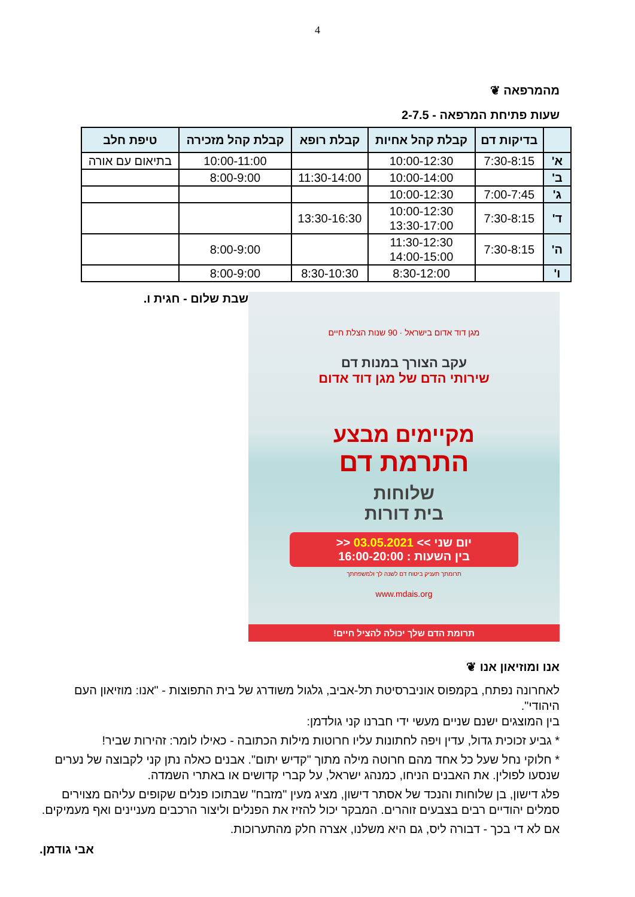4
מהמרפאה ❦
שעות פתיחת המרפאה - 2-7.5
| | בדיקות דם | קבלת קהל אחיות | קבלת רופא | קבלת קהל מזכירה | טיפת חלב |
| --- | --- | --- | --- | --- | --- |
| א' | 7:30-8:15 | 10:00-12:30 | | 10:00-11:00 | בתיאום עם אורה |
| ב' | | 10:00-14:00 | 11:30-14:00 | 8:00-9:00 | |
| ג' | 7:00-7:45 | 10:00-12:30 | | | |
| ד' | 7:30-8:15 | 10:00-12:30 13:30-17:00 | 13:30-16:30 | | |
| ה' | 7:30-8:15 | 11:30-12:30 14:00-15:00 | | 8:00-9:00 | |
| ו' | | 8:30-12:00 | 8:30-10:30 | 8:00-9:00 | |
מגן דוד אדום בישראל · 90 שנות הצלת חיים
עקב הצורך במנות דם
שירותי הדם של מגן דוד אדום
מקיימים מבצע
התרמת דם
שלוחות
בית דורות
יום שני >> 03.05.2021 <<
בין השעות : 16:00-20:00
תרומתך תעניק ביטוח דם לשנה לך ולמשפחתך
www.mdais.org
תרומת הדם שלך יכולה להציל חיים!
שבת שלום - חגית ו.
אנו ומוזיאון אנו ❦
לאחרונה נפתח, בקמפוס אוניברסיטת תל-אביב, גלגול משודרג של בית התפוצות - "אנו: מוזיאון העם היהודי".
בין המוצגים ישנם שניים מעשי ידי חברנו קני גולדמן:
* גביע זכוכית גדול, עדין ויפה לחתונות עליו חרוטות מילות הכתובה - כאילו לומר: זהירות שביר!
* חלוקי נחל שעל כל אחד מהם חרוטה מילה מתוך "קדיש יתום". אבנים כאלה נתן קני לקבוצה של נערים שנסעו לפולין. את האבנים הניחו, כמנהג ישראל, על קברי קדושים או באתרי השמדה.
פלג דישון, בן שלוחות והנכד של אסתר דישון, מציג מעין "מזבח" שבתוכו פנלים שקופים עליהם מצוירים סמלים יהודיים רבים בצבעים זוהרים. המבקר יכול להזיז את הפנלים וליצור הרכבים מעניינים ואף מעמיקים.
אם לא די בכך - דבורה ליס, גם היא משלנו, אצרה חלק מהתערוכות.
אבי גודמן.